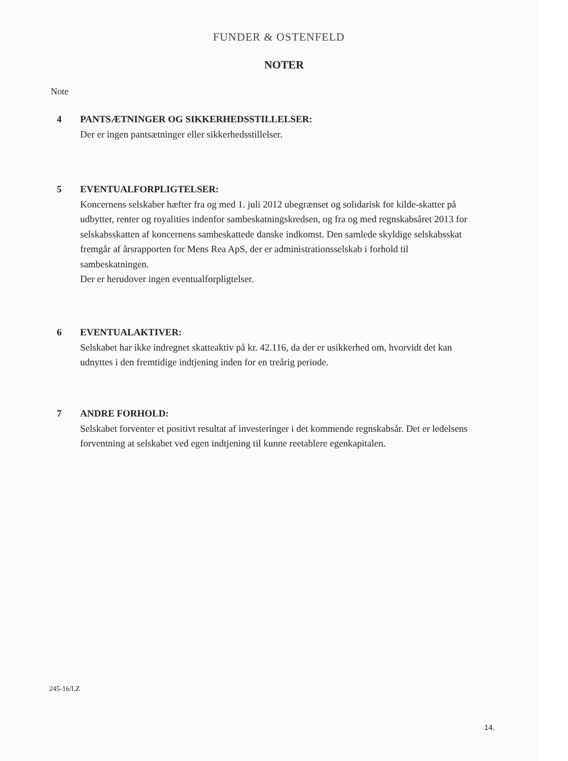FUNDER & OSTENFELD
NOTER
Note
4
PANTSÆTNINGER OG SIKKERHEDSSTILLELSER:
Der er ingen pantsætninger eller sikkerhedsstillelser.
5
EVENTUALFORPLIGTELSER:
Koncernens selskaber hæfter fra og med 1. juli 2012 ubegrænset og solidarisk for kilde-skatter på udbytter, renter og royalities indenfor sambeskatningskredsen, og fra og med regnskabsåret 2013 for selskabsskatten af koncernens sambeskattede danske indkomst. Den samlede skyldige selskabsskat fremgår af årsrapporten for Mens Rea ApS, der er administrationsselskab i forhold til sambeskatningen.
Der er herudover ingen eventualforpligtelser.
6
EVENTUALAKTIVER:
Selskabet har ikke indregnet skatteaktiv på kr. 42.116, da der er usikkerhed om, hvorvidt det kan udnyttes i den fremtidige indtjening inden for en treårig periode.
7
ANDRE FORHOLD:
Selskabet forventer et positivt resultat af investeringer i det kommende regnskabsår. Det er ledelsens forventning at selskabet ved egen indtjening til kunne reetablere egenkapitalen.
245-16/LZ
14.